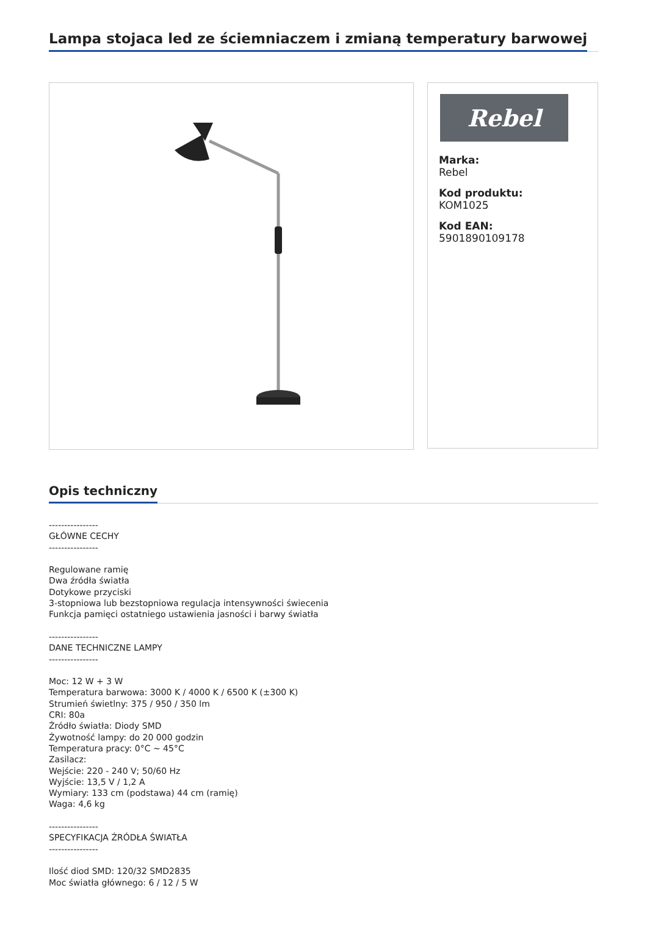Lampa stojaca led ze ściemniaczem i zmianą temperatury barwowej
Rebel
Marka:
Rebel
Kod produktu:
KOM1025
Kod EAN:
5901890109178
Opis techniczny
---------------- GŁÓWNE CECHY ---------------- Regulowane ramię Dwa źródła światła Dotykowe przyciski 3-stopniowa lub bezstopniowa regulacja intensywności świecenia Funkcja pamięci ostatniego ustawienia jasności i barwy światła ---------------- DANE TECHNICZNE LAMPY ---------------- Moc: 12 W + 3 W Temperatura barwowa: 3000 K / 4000 K / 6500 K (±300 K) Strumień świetlny: 375 / 950 / 350 lm CRI: 80a Źródło światła: Diody SMD Żywotność lampy: do 20 000 godzin Temperatura pracy: 0°C ~ 45°C Zasilacz: Wejście: 220 - 240 V; 50/60 Hz Wyjście: 13,5 V / 1,2 A Wymiary: 133 cm (podstawa) 44 cm (ramię) Waga: 4,6 kg ---------------- SPECYFIKACJA ŹRÓDŁA ŚWIATŁA ---------------- Ilość diod SMD: 120/32 SMD2835 Moc światła głównego: 6 / 12 / 5 W